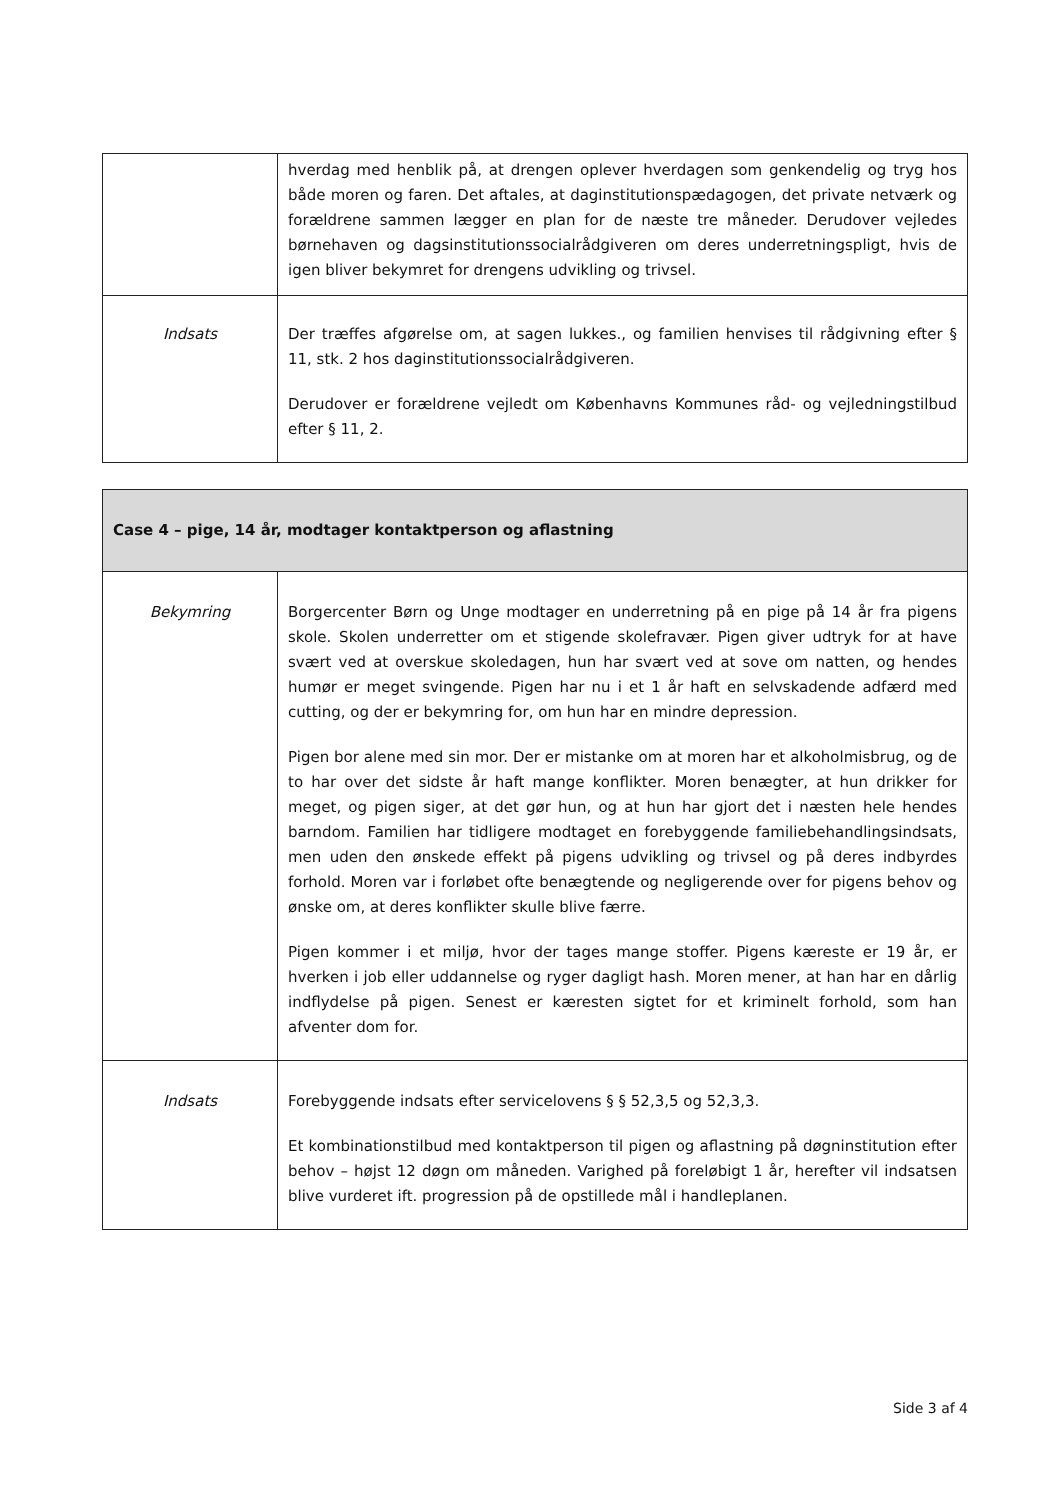| | hverdag med henblik på, at drengen oplever hverdagen som genkendelig og tryg hos både moren og faren. Det aftales, at daginstitutionspædagogen, det private netværk og forældrene sammen lægger en plan for de næste tre måneder. Derudover vejledes børnehaven og dagsinstitutionssocialrådgiveren om deres underretningspligt, hvis de igen bliver bekymret for drengens udvikling og trivsel. |
| Indsats | Der træffes afgørelse om, at sagen lukkes., og familien henvises til rådgivning efter § 11, stk. 2 hos daginstitutionssocialrådgiveren. Derudover er forældrene vejledt om Københavns Kommunes råd- og vejledningstilbud efter § 11, 2. |
| Case 4 – pige, 14 år, modtager kontaktperson og aflastning | |
| --- | --- |
| Bekymring | Borgercenter Børn og Unge modtager en underretning på en pige på 14 år fra pigens skole. Skolen underretter om et stigende skolefravær. Pigen giver udtryk for at have svært ved at overskue skoledagen, hun har svært ved at sove om natten, og hendes humør er meget svingende. Pigen har nu i et 1 år haft en selvskadende adfærd med cutting, og der er bekymring for, om hun har en mindre depression. Pigen bor alene med sin mor. Der er mistanke om at moren har et alkoholmisbrug, og de to har over det sidste år haft mange konflikter. Moren benægter, at hun drikker for meget, og pigen siger, at det gør hun, og at hun har gjort det i næsten hele hendes barndom. Familien har tidligere modtaget en forebyggende familiebehandlingsindsats, men uden den ønskede effekt på pigens udvikling og trivsel og på deres indbyrdes forhold. Moren var i forløbet ofte benægtende og negligerende over for pigens behov og ønske om, at deres konflikter skulle blive færre. Pigen kommer i et miljø, hvor der tages mange stoffer. Pigens kæreste er 19 år, er hverken i job eller uddannelse og ryger dagligt hash. Moren mener, at han har en dårlig indflydelse på pigen. Senest er kæresten sigtet for et kriminelt forhold, som han afventer dom for. |
| Indsats | Forebyggende indsats efter servicelovens § § 52,3,5 og 52,3,3. Et kombinationstilbud med kontaktperson til pigen og aflastning på døgninstitution efter behov – højst 12 døgn om måneden. Varighed på foreløbigt 1 år, herefter vil indsatsen blive vurderet ift. progression på de opstillede mål i handleplanen. |
Side 3 af 4